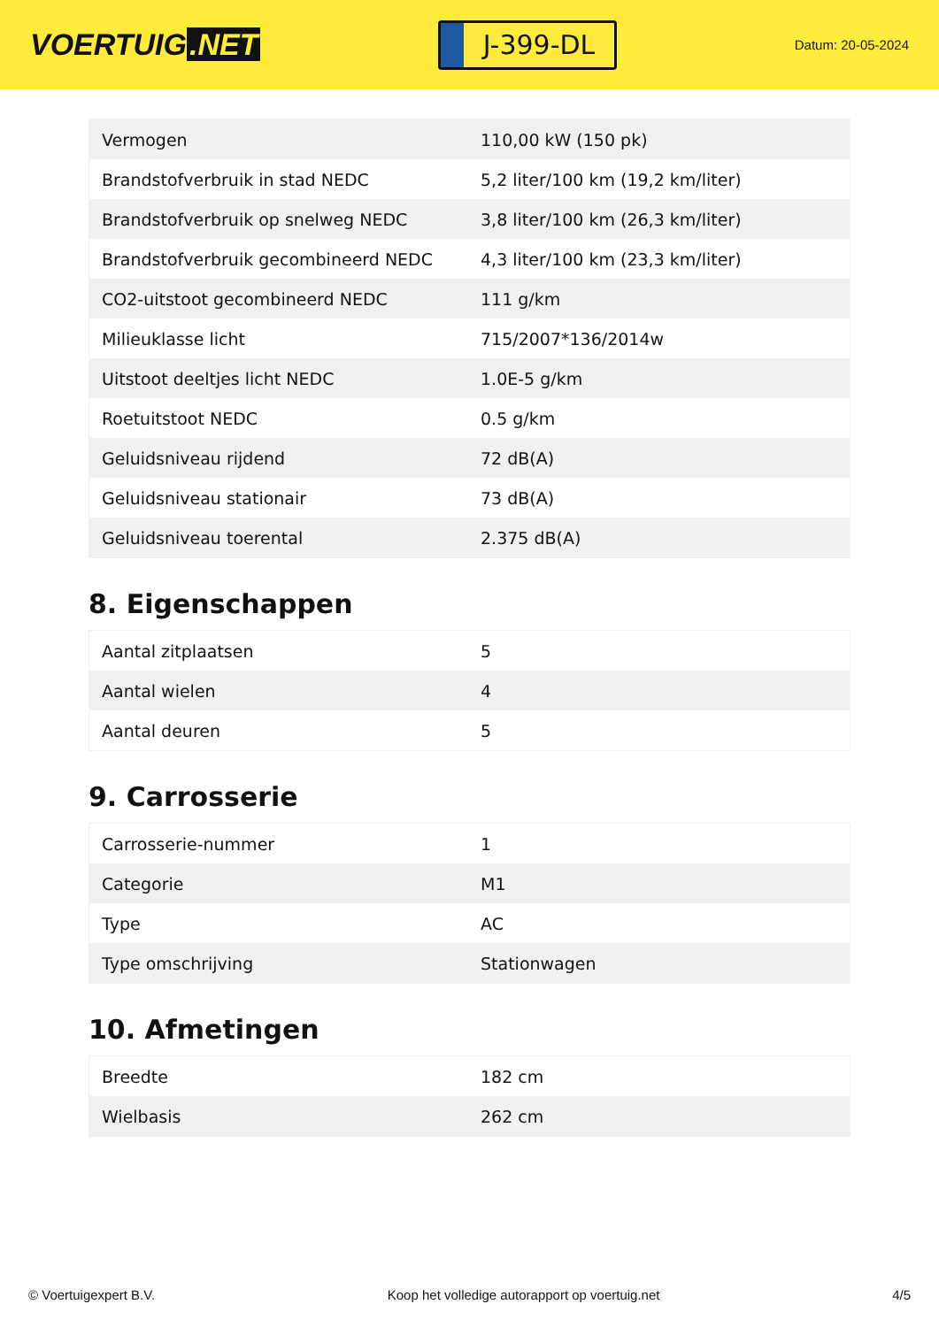VOERTUIG.NET
J-399-DL
Datum: 20-05-2024
| Vermogen | 110,00 kW (150 pk) |
| Brandstofverbruik in stad NEDC | 5,2 liter/100 km (19,2 km/liter) |
| Brandstofverbruik op snelweg NEDC | 3,8 liter/100 km (26,3 km/liter) |
| Brandstofverbruik gecombineerd NEDC | 4,3 liter/100 km (23,3 km/liter) |
| CO2-uitstoot gecombineerd NEDC | 111 g/km |
| Milieuklasse licht | 715/2007*136/2014w |
| Uitstoot deeltjes licht NEDC | 1.0E-5 g/km |
| Roetuitstoot NEDC | 0.5 g/km |
| Geluidsniveau rijdend | 72 dB(A) |
| Geluidsniveau stationair | 73 dB(A) |
| Geluidsniveau toerental | 2.375 dB(A) |
8. Eigenschappen
| Aantal zitplaatsen | 5 |
| Aantal wielen | 4 |
| Aantal deuren | 5 |
9. Carrosserie
| Carrosserie-nummer | 1 |
| Categorie | M1 |
| Type | AC |
| Type omschrijving | Stationwagen |
10. Afmetingen
| Breedte | 182 cm |
| Wielbasis | 262 cm |
© Voertuigexpert B.V. Koop het volledige autorapport op voertuig.net 4/5